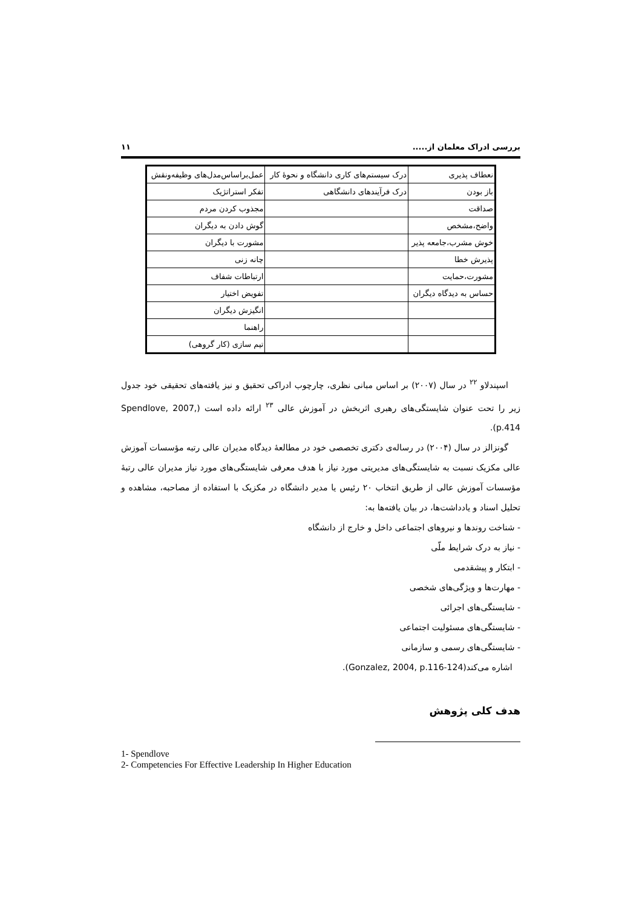بررسی ادراک معلمان از..... ۱۱
| نعطاف پذیری | درک سیستم‌های کاری دانشگاه و نحوهٔ کار | عمل‌براساس‌مدل‌های وظیفه‌ونقش |
| باز بودن | درک فرآیندهای دانشگاهی | تفکر استراتژیک |
| صداقت | | مجذوب کردن مردم |
| واضح،مشخص | | گوش دادن به دیگران |
| خوش مشرب،جامعه پذیر | | مشورت با دیگران |
| پذیرش خطا | | چانه زنی |
| مشورت،حمایت | | ارتباطات شفاف |
| حساس به دیدگاه دیگران | | تفویض اختیار |
| | | انگیزش دیگران |
| | | راهنما |
| | | تیم سازی (کار گروهی) |
اسپندلاو <sup>۲۲</sup> در سال (۲۰۰۷) بر اساس مبانی نظری، چارچوب ادراکی تحقیق و نیز یافته‌های تحقیقی خود جدول زیر را تحت عنوان شایستگی‌های رهبری اثربخش در آموزش عالی <sup>۲۳</sup> ارائه داده است (Spendlove, 2007, p.414).
گونزالز در سال (۲۰۰۴) در رساله‌ی دکتری تخصصی خود در مطالعهٔ دیدگاه مدیران عالی رتبه مؤسسات آموزش عالی مکزیک نسبت به شایستگی‌های مدیریتی مورد نیاز با هدف معرفی شایستگی‌های مورد نیاز مدیران عالی رتبهٔ مؤسسات آموزش عالی از طریق انتخاب ۲۰ رئیس یا مدیر دانشگاه در مکزیک با استفاده از مصاحبه، مشاهده و تحلیل اسناد و یادداشت‌ها، در بیان یافته‌ها به:
- شناخت روندها و نیروهای اجتماعی داخل و خارج از دانشگاه
- نیاز به درک شرایط ملّی
- ابتکار و پیشقدمی
- مهارت‌ها و ویژگی‌های شخصی
- شایستگی‌های اجرائی
- شایستگی‌های مسئولیت اجتماعی
- شایستگی‌های رسمی و سازمانی
اشاره می‌کند(Gonzalez, 2004, p.116-124).
هدف کلی پژوهش
1- Spendlove
2- Competencies For Effective Leadership In Higher Education